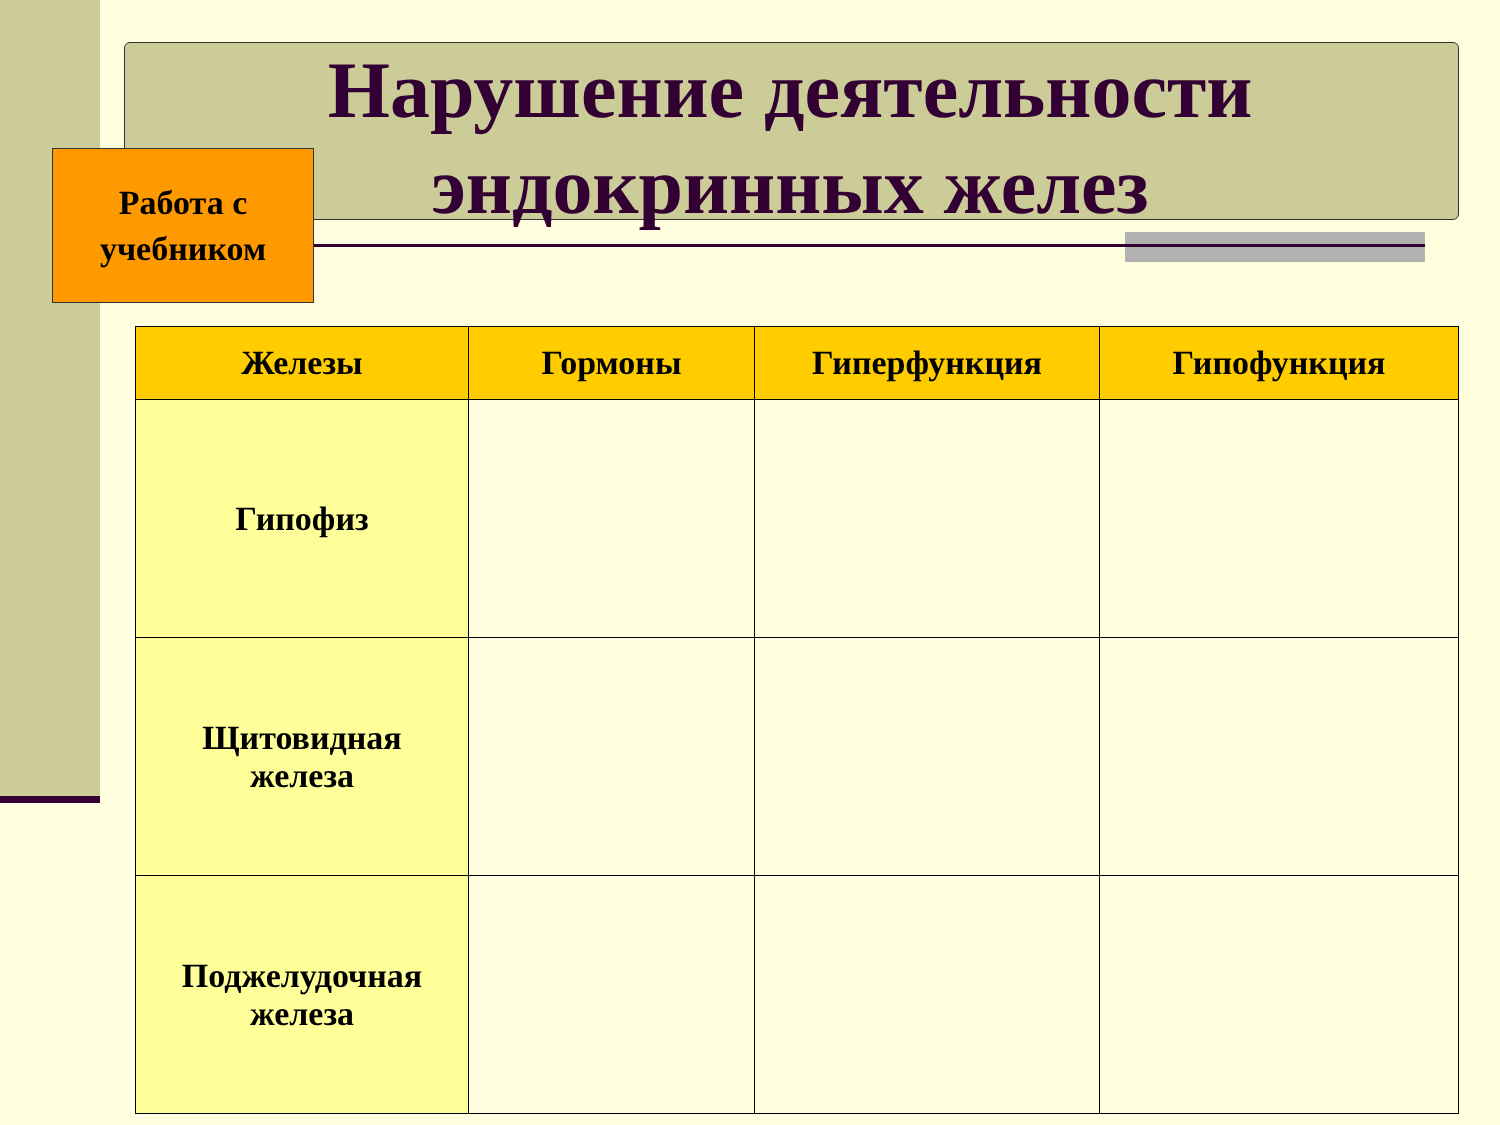Нарушение деятельности эндокринных желез
Работа с
учебником
| Железы | Гормоны | Гиперфункция | Гипофункция |
| --- | --- | --- | --- |
| Гипофиз | | | |
| Щитовидная железа | | | |
| Поджелудочная железа | | | |